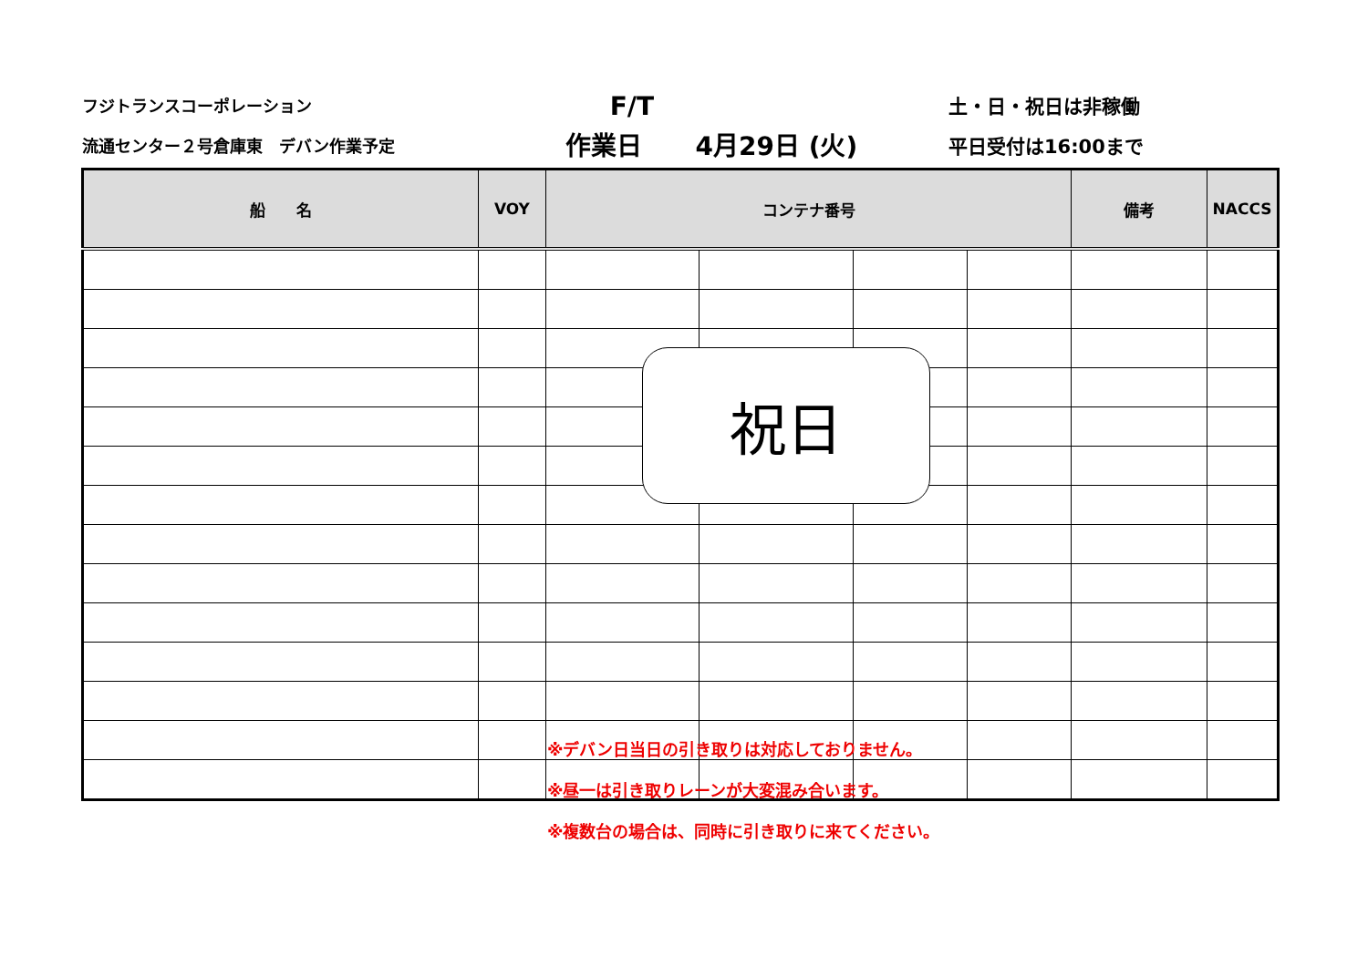フジトランスコーポレーション
流通センター２号倉庫東　デバン作業予定
F/T
作業日 4月29日 (火)
土・日・祝日は非稼働
平日受付は16:00まで
| 船 名 | VOY | コンテナ番号 | | | | 備考 | NACCS |
| --- | --- | --- | --- | --- | --- | --- | --- |
祝日
※デバン日当日の引き取りは対応しておりません。
※昼一は引き取りレーンが大変混み合います。
※複数台の場合は、同時に引き取りに来てください。